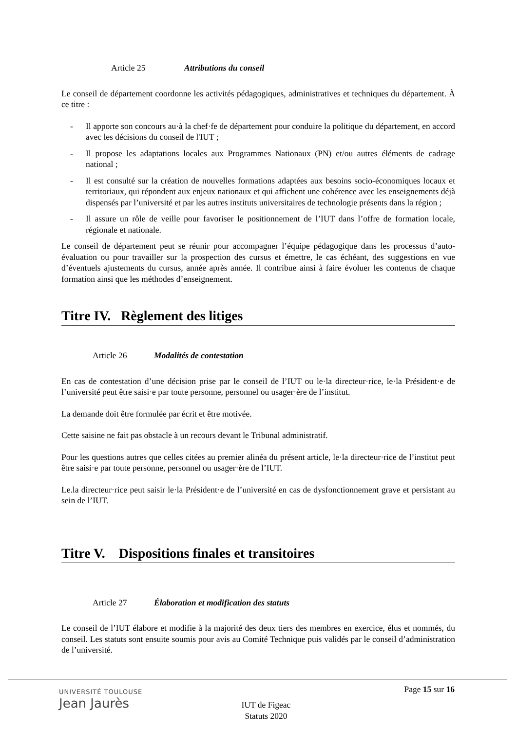Article 25 Attributions du conseil
Le conseil de département coordonne les activités pédagogiques, administratives et techniques du département. À ce titre :
- Il apporte son concours au·à la chef·fe de département pour conduire la politique du département, en accord avec les décisions du conseil de l'IUT ;
- Il propose les adaptations locales aux Programmes Nationaux (PN) et/ou autres éléments de cadrage national ;
- Il est consulté sur la création de nouvelles formations adaptées aux besoins socio-économiques locaux et territoriaux, qui répondent aux enjeux nationaux et qui affichent une cohérence avec les enseignements déjà dispensés par l’université et par les autres instituts universitaires de technologie présents dans la région ;
- Il assure un rôle de veille pour favoriser le positionnement de l’IUT dans l’offre de formation locale, régionale et nationale.
Le conseil de département peut se réunir pour accompagner l’équipe pédagogique dans les processus d’auto-évaluation ou pour travailler sur la prospection des cursus et émettre, le cas échéant, des suggestions en vue d’éventuels ajustements du cursus, année après année. Il contribue ainsi à faire évoluer les contenus de chaque formation ainsi que les méthodes d’enseignement.
Titre IV. Règlement des litiges
Article 26 Modalités de contestation
En cas de contestation d’une décision prise par le conseil de l’IUT ou le·la directeur·rice, le·la Président·e de l’université peut être saisi·e par toute personne, personnel ou usager·ère de l’institut.
La demande doit être formulée par écrit et être motivée.
Cette saisine ne fait pas obstacle à un recours devant le Tribunal administratif.
Pour les questions autres que celles citées au premier alinéa du présent article, le·la directeur·rice de l’institut peut être saisi·e par toute personne, personnel ou usager·ère de l’IUT.
Le.la directeur·rice peut saisir le·la Président·e de l’université en cas de dysfonctionnement grave et persistant au sein de l’IUT.
Titre V. Dispositions finales et transitoires
Article 27 Élaboration et modification des statuts
Le conseil de l’IUT élabore et modifie à la majorité des deux tiers des membres en exercice, élus et nommés, du conseil. Les statuts sont ensuite soumis pour avis au Comité Technique puis validés par le conseil d’administration de l’université.
UNIVERSITÉ TOULOUSE
Jean Jaurès
Page 15 sur 16
IUT de Figeac
Statuts 2020